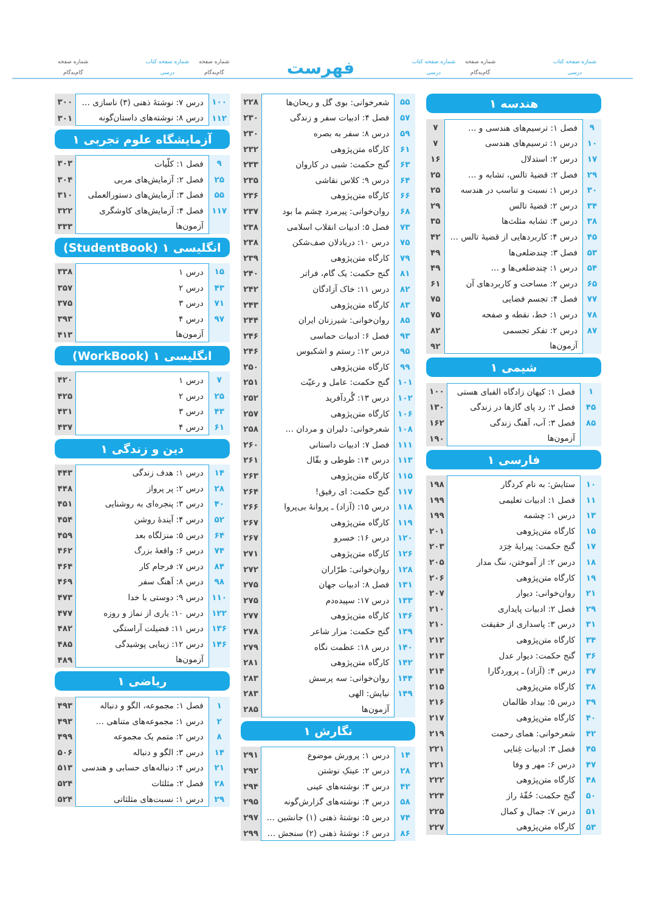شماره صفحه کتاب
درسی
شماره صفحه
گام‌به‌گام
شماره صفحه کتاب
درسی
فهرست
شماره صفحه
گام‌به‌گام
شماره صفحه کتاب
درسی
شماره صفحه
گام‌به‌گام
هندسه ۱
| ۹ | فصل ۱: ترسیم‌های هندسی و … | ۷ |
| ۱۰ | درس ۱: ترسیم‌های هندسی | ۷ |
| ۱۷ | درس ۲: استدلال | ۱۶ |
| ۲۹ | فصل ۲: قضیهٔ تالس، تشابه و … | ۲۵ |
| ۳۰ | درس ۱: نسبت و تناسب در هندسه | ۲۵ |
| ۳۴ | درس ۲: قضیهٔ تالس | ۲۹ |
| ۳۸ | درس ۳: تشابه مثلث‌ها | ۳۵ |
| ۴۵ | درس ۴: کاربردهایی از قضیهٔ تالس … | ۴۲ |
| ۵۳ | فصل ۳: چندضلعی‌ها | ۴۹ |
| ۵۴ | درس ۱: چندضلعی‌ها و … | ۴۹ |
| ۶۵ | درس ۲: مساحت و کاربردهای آن | ۶۱ |
| ۷۷ | فصل ۴: تجسم فضایی | ۷۵ |
| ۷۸ | درس ۱: خط، نقطه و صفحه | ۷۵ |
| ۸۷ | درس ۲: تفکر تجسمی | ۸۲ |
| | آزمون‌ها | ۹۲ |
شیمی ۱
| ۱ | فصل ۱: کیهان زادگاه الفبای هستی | ۱۰۰ |
| ۴۵ | فصل ۲: رد پای گازها در زندگی | ۱۳۰ |
| ۸۵ | فصل ۳: آب، آهنگ زندگی | ۱۶۲ |
| | آزمون‌ها | ۱۹۰ |
فارسی ۱
| ۱۰ | ستایش: به نام کردگار | ۱۹۸ |
| ۱۱ | فصل ۱: ادبیات تعلیمی | ۱۹۹ |
| ۱۳ | درس ۱: چشمه | ۱۹۹ |
| ۱۵ | کارگاه متن‌پژوهی | ۲۰۱ |
| ۱۷ | گنج حکمت: پیرایهٔ خِرَد | ۲۰۳ |
| ۱۸ | درس ۲: از آموختن، ننگ مدار | ۲۰۵ |
| ۱۹ | کارگاه متن‌پژوهی | ۲۰۶ |
| ۲۱ | روان‌خوانی: دیوار | ۲۰۷ |
| ۲۹ | فصل ۲: ادبیات پایداری | ۲۱۰ |
| ۳۱ | درس ۳: پاسداری از حقیقت | ۲۱۰ |
| ۳۴ | کارگاه متن‌پژوهی | ۲۱۲ |
| ۳۶ | گنج حکمت: دیوار عدل | ۲۱۳ |
| ۳۷ | درس ۴: (آزاد) ـ پروردگارا | ۲۱۴ |
| ۳۸ | کارگاه متن‌پژوهی | ۲۱۵ |
| ۳۹ | درس ۵: بیداد ظالمان | ۲۱۶ |
| ۴۰ | کارگاه متن‌پژوهی | ۲۱۷ |
| ۴۲ | شعرخوانی: همای رحمت | ۲۱۹ |
| ۴۵ | فصل ۳: ادبیات غِنایی | ۲۲۱ |
| ۴۷ | درس ۶: مهر و وفا | ۲۲۱ |
| ۴۸ | کارگاه متن‌پژوهی | ۲۲۲ |
| ۵۰ | گنج حکمت: حُقّهٔ راز | ۲۲۴ |
| ۵۱ | درس ۷: جمال و کمال | ۲۲۵ |
| ۵۳ | کارگاه متن‌پژوهی | ۲۲۷ |
| ۵۵ | شعرخوانی: بوی گل و ریحان‌ها | ۲۲۸ |
| ۵۷ | فصل ۴: ادبیات سفر و زندگی | ۲۳۰ |
| ۵۹ | درس ۸: سفر به بصره | ۲۳۰ |
| ۶۱ | کارگاه متن‌پژوهی | ۲۳۲ |
| ۶۳ | گنج حکمت: شبی در کاروان | ۲۳۳ |
| ۶۴ | درس ۹: کلاس نقاشی | ۲۳۵ |
| ۶۶ | کارگاه متن‌پژوهی | ۲۳۶ |
| ۶۸ | روان‌خوانی: پیرمرد چشم ما بود | ۲۳۷ |
| ۷۳ | فصل ۵: ادبیات انقلاب اسلامی | ۲۳۸ |
| ۷۵ | درس ۱۰: دریادلان صف‌شکن | ۲۳۸ |
| ۷۹ | کارگاه متن‌پژوهی | ۲۳۹ |
| ۸۱ | گنج حکمت: یک گام، فراتر | ۲۴۰ |
| ۸۲ | درس ۱۱: خاک آزادگان | ۲۴۲ |
| ۸۳ | کارگاه متن‌پژوهی | ۲۴۳ |
| ۸۵ | روان‌خوانی: شیرزنان ایران | ۲۴۴ |
| ۹۳ | فصل ۶: ادبیات حماسی | ۲۴۶ |
| ۹۵ | درس ۱۲: رستم و اشکبوس | ۲۴۶ |
| ۹۹ | کارگاه متن‌پژوهی | ۲۵۰ |
| ۱۰۱ | گنج حکمت: عامل و رعیّت | ۲۵۱ |
| ۱۰۲ | درس ۱۳: گُردآفرید | ۲۵۲ |
| ۱۰۶ | کارگاه متن‌پژوهی | ۲۵۷ |
| ۱۰۸ | شعرخوانی: دلیران و مردان … | ۲۵۸ |
| ۱۱۱ | فصل ۷: ادبیات داستانی | ۲۶۰ |
| ۱۱۳ | درس ۱۴: طوطی و بقّال | ۲۶۱ |
| ۱۱۵ | کارگاه متن‌پژوهی | ۲۶۳ |
| ۱۱۷ | گنج حکمت: ای رفیق! | ۲۶۴ |
| ۱۱۸ | درس ۱۵: (آزاد) ـ پروانهٔ بی‌پروا | ۲۶۶ |
| ۱۱۹ | کارگاه متن‌پژوهی | ۲۶۷ |
| ۱۲۰ | درس ۱۶: خسرو | ۲۶۷ |
| ۱۲۶ | کارگاه متن‌پژوهی | ۲۷۱ |
| ۱۲۸ | روان‌خوانی: طرّاران | ۲۷۲ |
| ۱۳۱ | فصل ۸: ادبیات جهان | ۲۷۵ |
| ۱۳۳ | درس ۱۷: سپیده‌دم | ۲۷۵ |
| ۱۳۶ | کارگاه متن‌پژوهی | ۲۷۷ |
| ۱۳۹ | گنج حکمت: مزار شاعر | ۲۷۸ |
| ۱۴۰ | درس ۱۸: عظمت نگاه | ۲۷۹ |
| ۱۴۲ | کارگاه متن‌پژوهی | ۲۸۱ |
| ۱۴۴ | روان‌خوانی: سه پرسش | ۲۸۳ |
| ۱۴۹ | نیایش: الهی | ۲۸۳ |
| | آزمون‌ها | ۲۸۵ |
نگارش ۱
| ۱۴ | درس ۱: پرورش موضوع | ۲۹۱ |
| ۲۸ | درس ۲: عینکِ نوشتن | ۲۹۲ |
| ۴۲ | درس ۳: نوشته‌های عینی | ۲۹۴ |
| ۵۸ | درس ۴: نوشته‌های گزارش‌گونه | ۲۹۵ |
| ۷۴ | درس ۵: نوشتهٔ ذهنی (۱) جانشین … | ۲۹۷ |
| ۸۶ | درس ۶: نوشتهٔ ذهنی (۲) سنجش … | ۲۹۹ |
| ۱۰۰ | درس ۷: نوشتهٔ ذهنی (۳) ناسازی … | ۳۰۰ |
| ۱۱۲ | درس ۸: نوشته‌های داستان‌گونه | ۳۰۱ |
آزمایشگاه علوم تجربی ۱
| ۹ | فصل ۱: کلّیات | ۳۰۳ |
| ۲۵ | فصل ۲: آزمایش‌های مربی | ۳۰۴ |
| ۵۵ | فصل ۳: آزمایش‌های دستورالعملی | ۳۱۰ |
| ۱۱۷ | فصل ۴: آزمایش‌های کاوشگری | ۳۲۲ |
| | آزمون‌ها | ۳۳۳ |
انگلیسی ۱ (StudentBook)
| ۱۵ | درس ۱ | ۳۳۸ |
| ۴۳ | درس ۲ | ۳۵۷ |
| ۷۱ | درس ۳ | ۳۷۵ |
| ۹۷ | درس ۴ | ۳۹۳ |
| | آزمون‌ها | ۴۱۳ |
انگلیسی ۱ (WorkBook)
| ۷ | درس ۱ | ۴۲۰ |
| ۲۵ | درس ۲ | ۴۲۵ |
| ۴۳ | درس ۳ | ۴۳۱ |
| ۶۱ | درس ۴ | ۴۳۷ |
دین و زندگی ۱
| ۱۴ | درس ۱: هدف زندگی | ۴۴۳ |
| ۲۸ | درس ۲: پر پرواز | ۴۴۸ |
| ۴۰ | درس ۳: پنجره‌ای به روشنایی | ۴۵۱ |
| ۵۲ | درس ۴: آیندهٔ روشن | ۴۵۴ |
| ۶۴ | درس ۵: منزلگاه بعد | ۴۵۹ |
| ۷۴ | درس ۶: واقعهٔ بزرگ | ۴۶۲ |
| ۸۴ | درس ۷: فرجام کار | ۴۶۴ |
| ۹۸ | درس ۸: آهنگ سفر | ۴۶۹ |
| ۱۱۰ | درس ۹: دوستی با خدا | ۴۷۳ |
| ۱۲۲ | درس ۱۰: یاری از نماز و روزه | ۴۷۷ |
| ۱۳۶ | درس ۱۱: فضیلت آراستگی | ۴۸۲ |
| ۱۴۶ | درس ۱۲: زیبایی پوشیدگی | ۴۸۵ |
| | آزمون‌ها | ۴۸۹ |
ریاضی ۱
| ۱ | فصل ۱: مجموعه، الگو و دنباله | ۴۹۳ |
| ۲ | درس ۱: مجموعه‌های متناهی … | ۴۹۳ |
| ۸ | درس ۲: متمم یک مجموعه | ۴۹۹ |
| ۱۴ | درس ۳: الگو و دنباله | ۵۰۶ |
| ۲۱ | درس ۴: دنباله‌های حسابی و هندسی | ۵۱۳ |
| ۲۸ | فصل ۲: مثلثات | ۵۲۴ |
| ۲۹ | درس ۱: نسبت‌های مثلثاتی | ۵۲۴ |